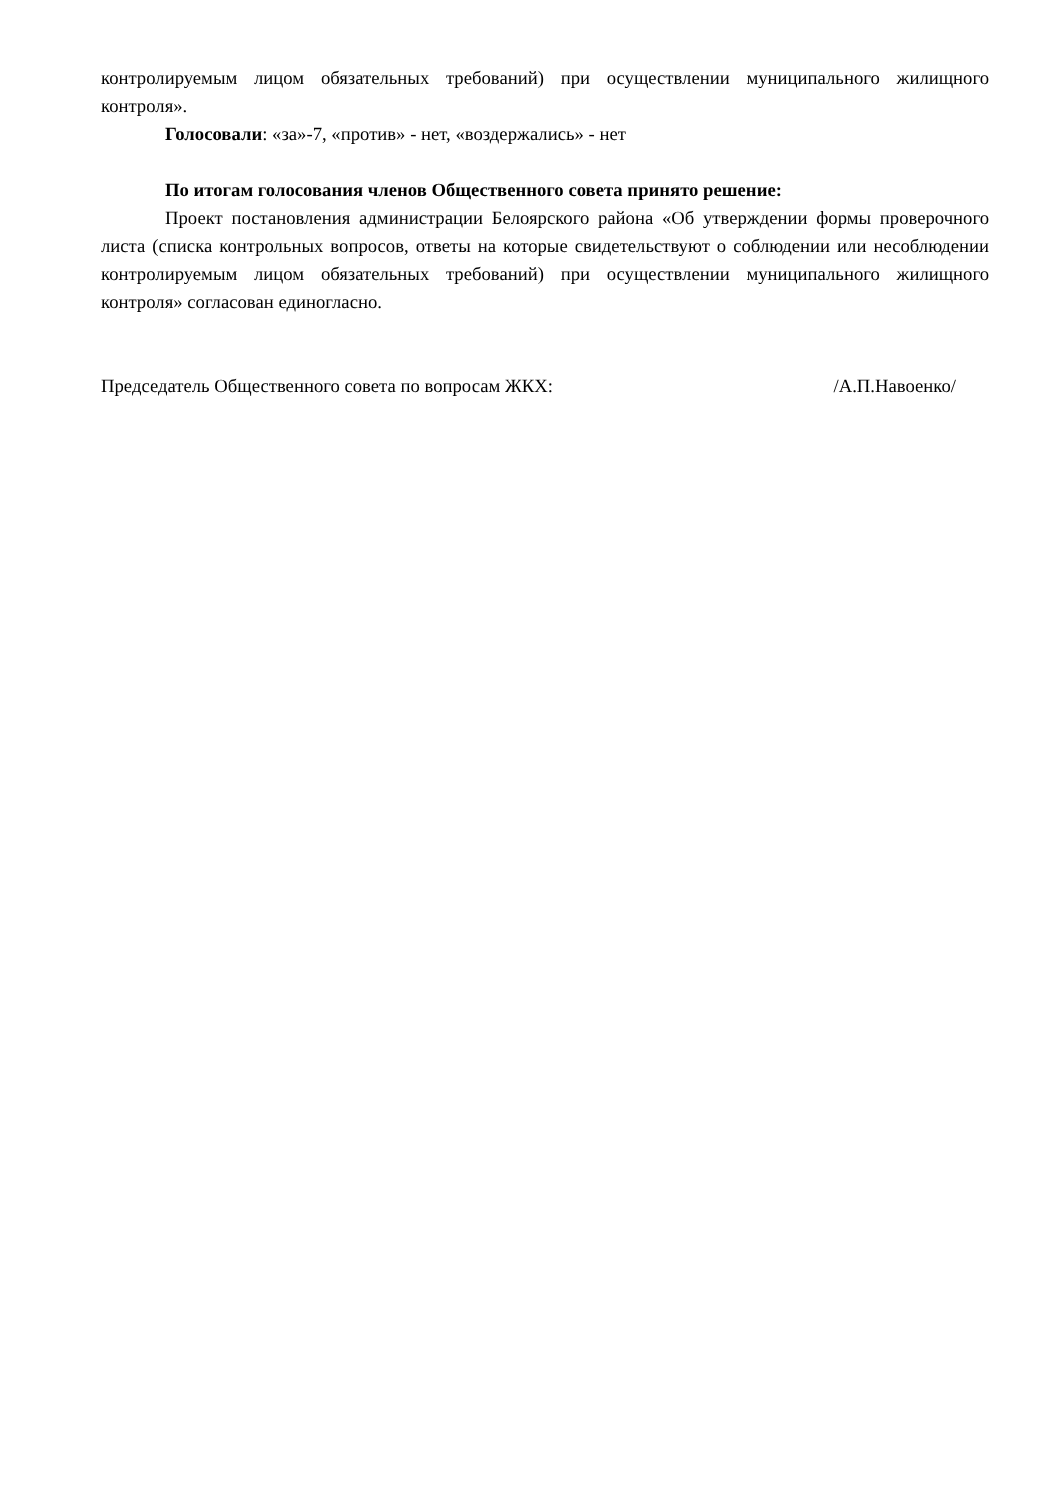контролируемым лицом обязательных требований) при осуществлении муниципального жилищного контроля».
Голосовали: «за»-7, «против» - нет, «воздержались» - нет
По итогам голосования членов Общественного совета принято решение:
Проект постановления администрации Белоярского района «Об утверждении формы проверочного листа (списка контрольных вопросов, ответы на которые свидетельствуют о соблюдении или несоблюдении контролируемым лицом обязательных требований) при осуществлении муниципального жилищного контроля» согласован единогласно.
Председатель Общественного совета по вопросам ЖКХ: /А.П.Навоенко/